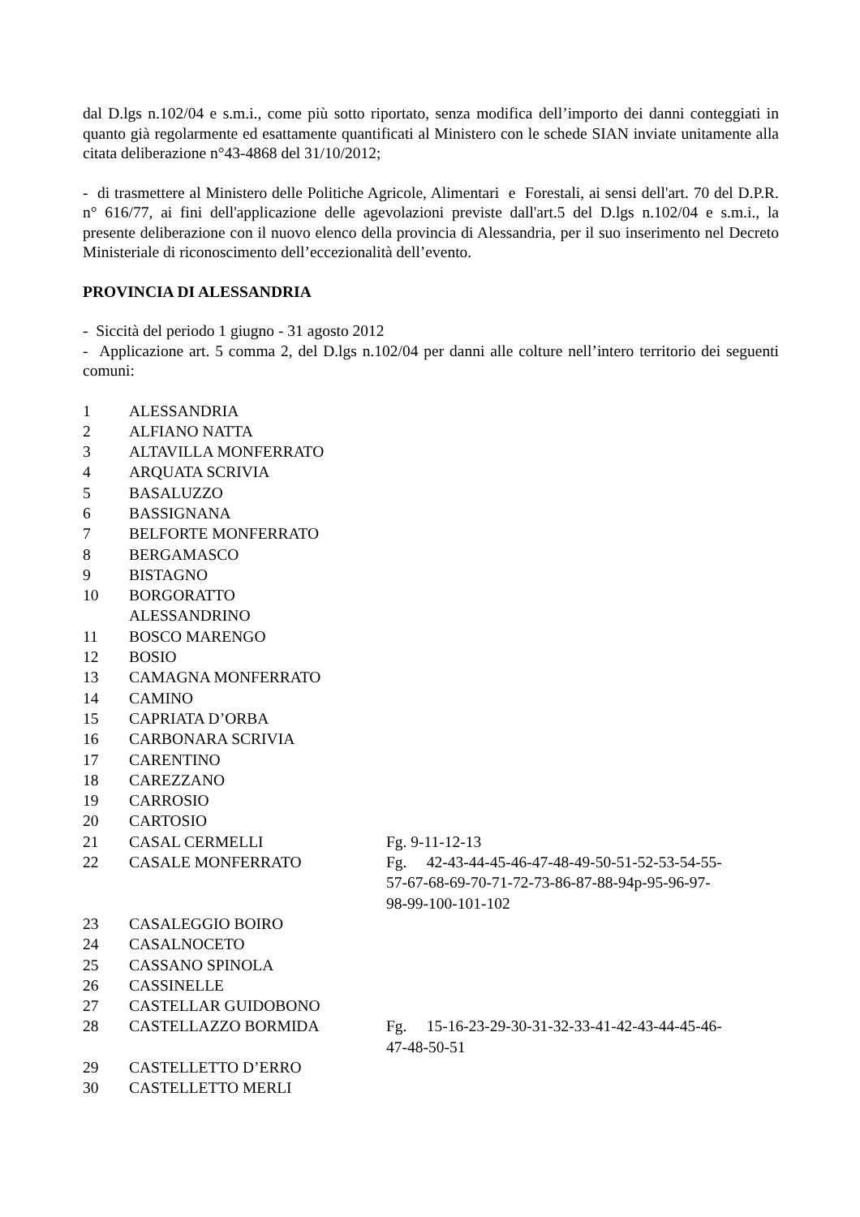dal D.lgs n.102/04 e s.m.i., come più sotto riportato, senza modifica dell’importo dei danni conteggiati in quanto già regolarmente ed esattamente quantificati al Ministero con le schede SIAN inviate unitamente alla citata deliberazione n°43-4868 del 31/10/2012;
- di trasmettere al Ministero delle Politiche Agricole, Alimentari e Forestali, ai sensi dell'art. 70 del D.P.R. n° 616/77, ai fini dell'applicazione delle agevolazioni previste dall'art.5 del D.lgs n.102/04 e s.m.i., la presente deliberazione con il nuovo elenco della provincia di Alessandria, per il suo inserimento nel Decreto Ministeriale di riconoscimento dell’eccezionalità dell’evento.
PROVINCIA DI ALESSANDRIA
- Siccità del periodo 1 giugno - 31 agosto 2012
- Applicazione art. 5 comma 2, del D.lgs n.102/04 per danni alle colture nell’intero territorio dei seguenti comuni:
| 1 | ALESSANDRIA | |
| 2 | ALFIANO NATTA | |
| 3 | ALTAVILLA MONFERRATO | |
| 4 | ARQUATA SCRIVIA | |
| 5 | BASALUZZO | |
| 6 | BASSIGNANA | |
| 7 | BELFORTE MONFERRATO | |
| 8 | BERGAMASCO | |
| 9 | BISTAGNO | |
| 10 | BORGORATTO ALESSANDRINO | |
| 11 | BOSCO MARENGO | |
| 12 | BOSIO | |
| 13 | CAMAGNA MONFERRATO | |
| 14 | CAMINO | |
| 15 | CAPRIATA D’ORBA | |
| 16 | CARBONARA SCRIVIA | |
| 17 | CARENTINO | |
| 18 | CAREZZANO | |
| 19 | CARROSIO | |
| 20 | CARTOSIO | |
| 21 | CASAL CERMELLI | Fg. 9-11-12-13 |
| 22 | CASALE MONFERRATO | Fg. 42-43-44-45-46-47-48-49-50-51-52-53-54-55- 57-67-68-69-70-71-72-73-86-87-88-94p-95-96-97- 98-99-100-101-102 |
| 23 | CASALEGGIO BOIRO | |
| 24 | CASALNOCETO | |
| 25 | CASSANO SPINOLA | |
| 26 | CASSINELLE | |
| 27 | CASTELLAR GUIDOBONO | |
| 28 | CASTELLAZZO BORMIDA | Fg. 15-16-23-29-30-31-32-33-41-42-43-44-45-46- 47-48-50-51 |
| 29 | CASTELLETTO D’ERRO | |
| 30 | CASTELLETTO MERLI | |